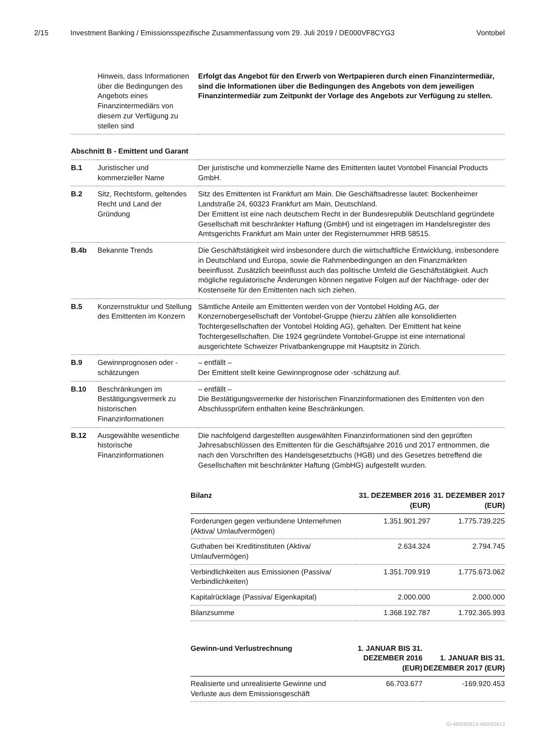2/15 Investment Banking / Emissionsspezifische Zusammenfassung vom 29. Juli 2019 / DE000VF8CYG3 Vontobel
| | Hinweis, dass Informationen über die Bedingungen des Angebots eines Finanzintermediärs von diesem zur Verfügung zu stellen sind | Erfolgt das Angebot für den Erwerb von Wertpapieren durch einen Finanzintermediär, sind die Informationen über die Bedingungen des Angebots von dem jeweiligen Finanzintermediär zum Zeitpunkt der Vorlage des Angebots zur Verfügung zu stellen. |
| Abschnitt B - Emittent und Garant | | |
| B.1 | Juristischer und kommerzieller Name | Der juristische und kommerzielle Name des Emittenten lautet Vontobel Financial Products GmbH. |
| B.2 | Sitz, Rechtsform, geltendes Recht und Land der Gründung | Sitz des Emittenten ist Frankfurt am Main. Die Geschäftsadresse lautet: Bockenheimer Landstraße 24, 60323 Frankfurt am Main, Deutschland. Der Emittent ist eine nach deutschem Recht in der Bundesrepublik Deutschland gegründete Gesellschaft mit beschränkter Haftung (GmbH) und ist eingetragen im Handelsregister des Amtsgerichts Frankfurt am Main unter der Registernummer HRB 58515. |
| B.4b | Bekannte Trends | Die Geschäftstätigkeit wird insbesondere durch die wirtschaftliche Entwicklung, insbesondere in Deutschland und Europa, sowie die Rahmenbedingungen an den Finanzmärkten beeinflusst. Zusätzlich beeinflusst auch das politische Umfeld die Geschäftstätigkeit. Auch mögliche regulatorische Änderungen können negative Folgen auf der Nachfrage- oder der Kostenseite für den Emittenten nach sich ziehen. |
| B.5 | Konzernstruktur und Stellung des Emittenten im Konzern | Sämtliche Anteile am Emittenten werden von der Vontobel Holding AG, der Konzernobergesellschaft der Vontobel-Gruppe (hierzu zählen alle konsolidierten Tochtergesellschaften der Vontobel Holding AG), gehalten. Der Emittent hat keine Tochtergesellschaften. Die 1924 gegründete Vontobel-Gruppe ist eine international ausgerichtete Schweizer Privatbankengruppe mit Hauptsitz in Zürich. |
| B.9 | Gewinnprognosen oder -schätzungen | – entfällt – Der Emittent stellt keine Gewinnprognose oder -schätzung auf. |
| B.10 | Beschränkungen im Bestätigungsvermerk zu historischen Finanzinformationen | – entfällt – Die Bestätigungsvermerke der historischen Finanzinformationen des Emittenten von den Abschlussprüfern enthalten keine Beschränkungen. |
| B.12 | Ausgewählte wesentliche historische Finanzinformationen | Die nachfolgend dargestellten ausgewählten Finanzinformationen sind den geprüften Jahresabschlüssen des Emittenten für die Geschäftsjahre 2016 und 2017 entnommen, die nach den Vorschriften des Handelsgesetzbuchs (HGB) und des Gesetzes betreffend die Gesellschaften mit beschränkter Haftung (GmbHG) aufgestellt wurden. |
| Bilanz | 31. DEZEMBER 2016 (EUR) | 31. DEZEMBER 2017 (EUR) |
| --- | --- | --- |
| Forderungen gegen verbundene Unternehmen (Aktiva/ Umlaufvermögen) | 1.351.901.297 | 1.775.739.225 |
| Guthaben bei Kreditinstituten (Aktiva/ Umlaufvermögen) | 2.634.324 | 2.794.745 |
| Verbindlichkeiten aus Emissionen (Passiva/ Verbindlichkeiten) | 1.351.709.919 | 1.775.673.062 |
| Kapitalrücklage (Passiva/ Eigenkapital) | 2.000.000 | 2.000.000 |
| Bilanzsumme | 1.368.192.787 | 1.792.365.993 |
| Gewinn-und Verlustrechnung | 1. JANUAR BIS 31. DEZEMBER 2016 (EUR) | 1. JANUAR BIS 31. DEZEMBER 2017 (EUR) |
| --- | --- | --- |
| Realisierte und unrealisierte Gewinne und Verluste aus dem Emissionsgeschäft | 66.703.677 | -169.920.453 |
ID-480582613-480582613